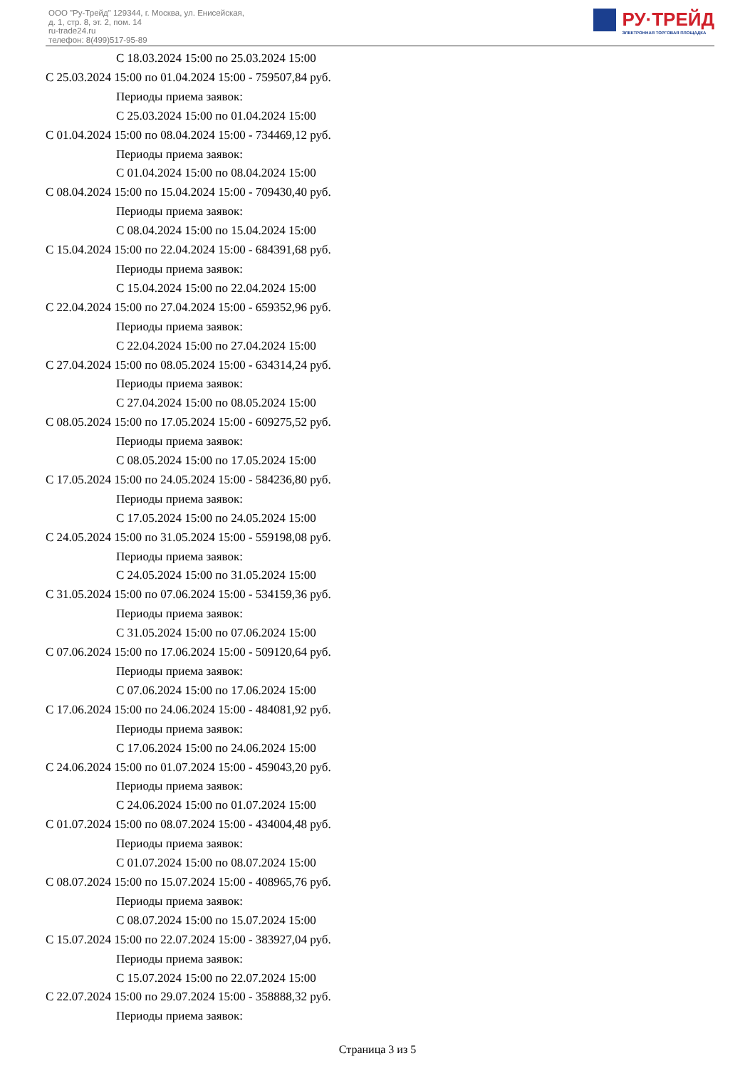ООО "Ру-Трейд" 129344, г. Москва, ул. Енисейская,
д. 1, стр. 8, эт. 2, пом. 14
ru-trade24.ru
телефон: 8(499)517-95-89
РУ·ТРЕЙД
ЭЛЕКТРОННАЯ ТОРГОВАЯ ПЛОЩАДКА
С 18.03.2024 15:00 по 25.03.2024 15:00
С 25.03.2024 15:00 по 01.04.2024 15:00 - 759507,84 руб.
Периоды приема заявок:
С 25.03.2024 15:00 по 01.04.2024 15:00
С 01.04.2024 15:00 по 08.04.2024 15:00 - 734469,12 руб.
Периоды приема заявок:
С 01.04.2024 15:00 по 08.04.2024 15:00
С 08.04.2024 15:00 по 15.04.2024 15:00 - 709430,40 руб.
Периоды приема заявок:
С 08.04.2024 15:00 по 15.04.2024 15:00
С 15.04.2024 15:00 по 22.04.2024 15:00 - 684391,68 руб.
Периоды приема заявок:
С 15.04.2024 15:00 по 22.04.2024 15:00
С 22.04.2024 15:00 по 27.04.2024 15:00 - 659352,96 руб.
Периоды приема заявок:
С 22.04.2024 15:00 по 27.04.2024 15:00
С 27.04.2024 15:00 по 08.05.2024 15:00 - 634314,24 руб.
Периоды приема заявок:
С 27.04.2024 15:00 по 08.05.2024 15:00
С 08.05.2024 15:00 по 17.05.2024 15:00 - 609275,52 руб.
Периоды приема заявок:
С 08.05.2024 15:00 по 17.05.2024 15:00
С 17.05.2024 15:00 по 24.05.2024 15:00 - 584236,80 руб.
Периоды приема заявок:
С 17.05.2024 15:00 по 24.05.2024 15:00
С 24.05.2024 15:00 по 31.05.2024 15:00 - 559198,08 руб.
Периоды приема заявок:
С 24.05.2024 15:00 по 31.05.2024 15:00
С 31.05.2024 15:00 по 07.06.2024 15:00 - 534159,36 руб.
Периоды приема заявок:
С 31.05.2024 15:00 по 07.06.2024 15:00
С 07.06.2024 15:00 по 17.06.2024 15:00 - 509120,64 руб.
Периоды приема заявок:
С 07.06.2024 15:00 по 17.06.2024 15:00
С 17.06.2024 15:00 по 24.06.2024 15:00 - 484081,92 руб.
Периоды приема заявок:
С 17.06.2024 15:00 по 24.06.2024 15:00
С 24.06.2024 15:00 по 01.07.2024 15:00 - 459043,20 руб.
Периоды приема заявок:
С 24.06.2024 15:00 по 01.07.2024 15:00
С 01.07.2024 15:00 по 08.07.2024 15:00 - 434004,48 руб.
Периоды приема заявок:
С 01.07.2024 15:00 по 08.07.2024 15:00
С 08.07.2024 15:00 по 15.07.2024 15:00 - 408965,76 руб.
Периоды приема заявок:
С 08.07.2024 15:00 по 15.07.2024 15:00
С 15.07.2024 15:00 по 22.07.2024 15:00 - 383927,04 руб.
Периоды приема заявок:
С 15.07.2024 15:00 по 22.07.2024 15:00
С 22.07.2024 15:00 по 29.07.2024 15:00 - 358888,32 руб.
Периоды приема заявок:
Страница 3 из 5